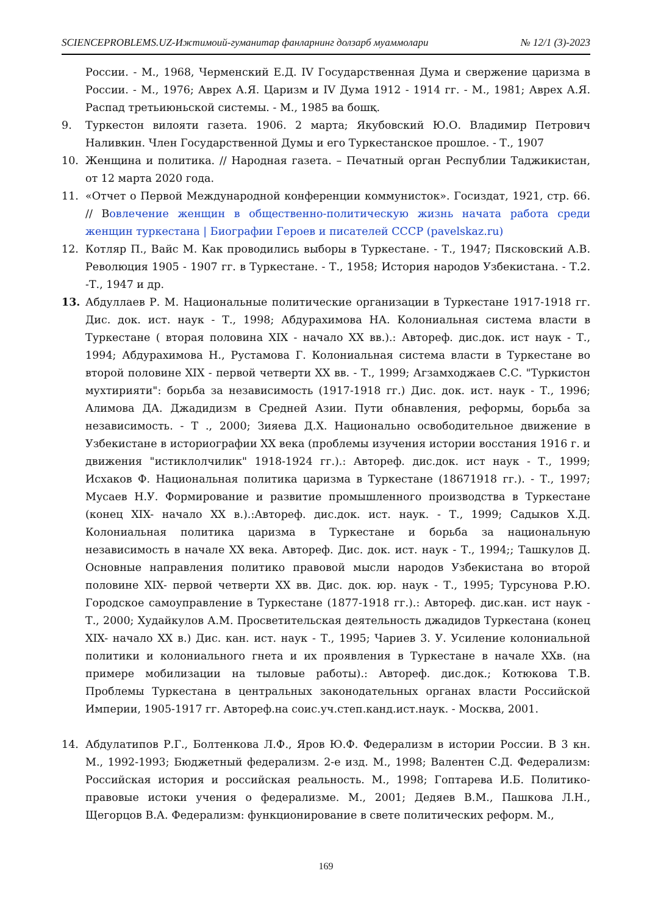SCIENCEPROBLEMS.UZ-Ижтимоий-гуманитар фанларнинг долзарб муаммолари № 12/1 (3)-2023
России. - М., 1968, Черменский Е.Д. IV Государственная Дума и свержение царизма в России. - М., 1976; Аврех А.Я. Царизм и IV Дума 1912 - 1914 гг. - М., 1981; Аврех А.Я. Распад третьиюньской системы. - М., 1985 ва бошқ.
9. Туркестон вилояти газета. 1906. 2 марта; Якубовский Ю.О. Владимир Петрович Наливкин. Член Государственной Думы и его Туркестанское прошлое. - Т., 1907
10. Женщина и политика. // Народная газета. – Печатный орган Республии Таджикистан, от 12 марта 2020 года.
11. «Отчет о Первой Международной конференции коммунисток». Госиздат, 1921, стр. 66. // Вовлечение женщин в общественно-политическую жизнь начата работа среди женщин туркестана | Биографии Героев и писателей СССР (pavelskaz.ru)
12. Котляр П., Вайс М. Как проводились выборы в Туркестане. - Т., 1947; Пясковский А.В. Революция 1905 - 1907 гг. в Туркестане. - Т., 1958; История народов Узбекистана. - Т.2. -Т., 1947 и др.
13. Абдуллаев Р. М. Национальные политические организации в Туркестане 1917-1918 гг. Дис. док. ист. наук - Т., 1998; Абдурахимова НА. Колониальная система власти в Туркестане ( вторая половина XIX - начало XX вв.).: Автореф. дис.док. ист наук - Т., 1994; Абдурахимова Н., Рустамова Г. Колониальная система власти в Туркестане во второй половине XIX - первой четверти XX вв. - Т., 1999; Агзамходжаев С.С. "Туркистон мухтирияти": борьба за независимость (1917-1918 гг.) Дис. док. ист. наук - Т., 1996; Алимова ДА. Джадидизм в Средней Азии. Пути обнавления, реформы, борьба за независимость. - Т ., 2000; Зияева Д.Х. Национально освободительное движение в Узбекистане в историографии XX века (проблемы изучения истории восстания 1916 г. и движения "истиклолчилик" 1918-1924 гг.).: Автореф. дис.док. ист наук - Т., 1999; Исхаков Ф. Национальная политика царизма в Туркестане (18671918 гг.). - Т., 1997; Мусаев Н.У. Формирование и развитие промышленного производства в Туркестане (конец XIX- начало XX в.).:Автореф. дис.док. ист. наук. - Т., 1999; Садыков Х.Д. Колониальная политика царизма в Туркестане и борьба за национальную независимость в начале XX века. Автореф. Дис. док. ист. наук - Т., 1994;; Ташкулов Д. Основные направления политико правовой мысли народов Узбекистана во второй половине XIX- первой четверти XX вв. Дис. док. юр. наук - Т., 1995; Турсунова Р.Ю. Городское самоуправление в Туркестане (1877-1918 гг.).: Автореф. дис.кан. ист наук - Т., 2000; Худайкулов А.М. Просветительская деятельность джадидов Туркестана (конец XIX- начало XX в.) Дис. кан. ист. наук - Т., 1995; Чариев 3. У. Усиление колониальной политики и колониального гнета и их проявления в Туркестане в начале XXв. (на примере мобилизации на тыловые работы).: Автореф. дис.док.; Котюкова Т.В. Проблемы Туркестана в центральных законодательных органах власти Российской Империи, 1905-1917 гг. Автореф.на соис.уч.степ.канд.ист.наук. - Москва, 2001.
14. Абдулатипов Р.Г., Болтенкова Л.Ф., Яров Ю.Ф. Федерализм в истории России. В 3 кн. М., 1992-1993; Бюджетный федерализм. 2-е изд. М., 1998; Валентен С.Д. Федерализм: Российская история и российская реальность. М., 1998; Гоптарева И.Б. Политико-правовые истоки учения о федерализме. М., 2001; Дедяев В.М., Пашкова Л.Н., Щегорцов В.А. Федерализм: функционирование в свете политических реформ. М.,
169